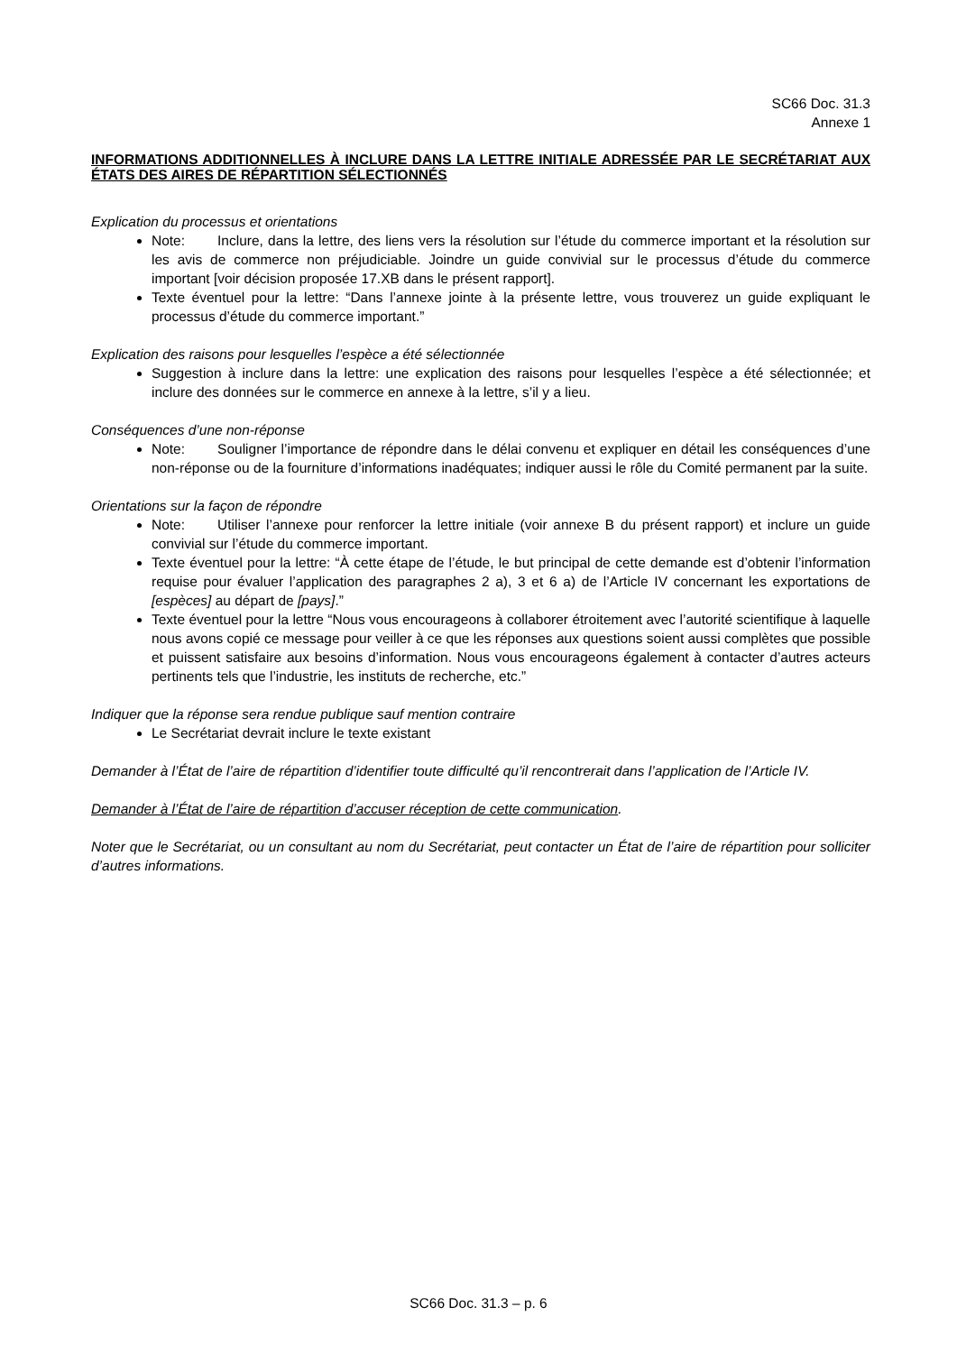SC66 Doc. 31.3
Annexe 1
INFORMATIONS ADDITIONNELLES À INCLURE DANS LA LETTRE INITIALE ADRESSÉE PAR LE SECRÉTARIAT AUX ÉTATS DES AIRES DE RÉPARTITION SÉLECTIONNÉS
Explication du processus et orientations
Note: Inclure, dans la lettre, des liens vers la résolution sur l’étude du commerce important et la résolution sur les avis de commerce non préjudiciable. Joindre un guide convivial sur le processus d’étude du commerce important [voir décision proposée 17.XB dans le présent rapport].
Texte éventuel pour la lettre: “Dans l’annexe jointe à la présente lettre, vous trouverez un guide expliquant le processus d’étude du commerce important.”
Explication des raisons pour lesquelles l’espèce a été sélectionnée
Suggestion à inclure dans la lettre: une explication des raisons pour lesquelles l’espèce a été sélectionnée; et inclure des données sur le commerce en annexe à la lettre, s’il y a lieu.
Conséquences d’une non-réponse
Note: Souligner l’importance de répondre dans le délai convenu et expliquer en détail les conséquences d’une non-réponse ou de la fourniture d’informations inadéquates; indiquer aussi le rôle du Comité permanent par la suite.
Orientations sur la façon de répondre
Note: Utiliser l’annexe pour renforcer la lettre initiale (voir annexe B du présent rapport) et inclure un guide convivial sur l’étude du commerce important.
Texte éventuel pour la lettre: “À cette étape de l’étude, le but principal de cette demande est d’obtenir l’information requise pour évaluer l’application des paragraphes 2 a), 3 et 6 a) de l’Article IV concernant les exportations de [espèces] au départ de [pays].”
Texte éventuel pour la lettre “Nous vous encourageons à collaborer étroitement avec l’autorité scientifique à laquelle nous avons copié ce message pour veiller à ce que les réponses aux questions soient aussi complètes que possible et puissent satisfaire aux besoins d’information. Nous vous encourageons également à contacter d’autres acteurs pertinents tels que l’industrie, les instituts de recherche, etc.”
Indiquer que la réponse sera rendue publique sauf mention contraire
Le Secrétariat devrait inclure le texte existant
Demander à l’État de l’aire de répartition d’identifier toute difficulté qu’il rencontrerait dans l’application de l’Article IV.
Demander à l’État de l’aire de répartition d’accuser réception de cette communication.
Noter que le Secrétariat, ou un consultant au nom du Secrétariat, peut contacter un État de l’aire de répartition pour solliciter d’autres informations.
SC66 Doc. 31.3 – p. 6